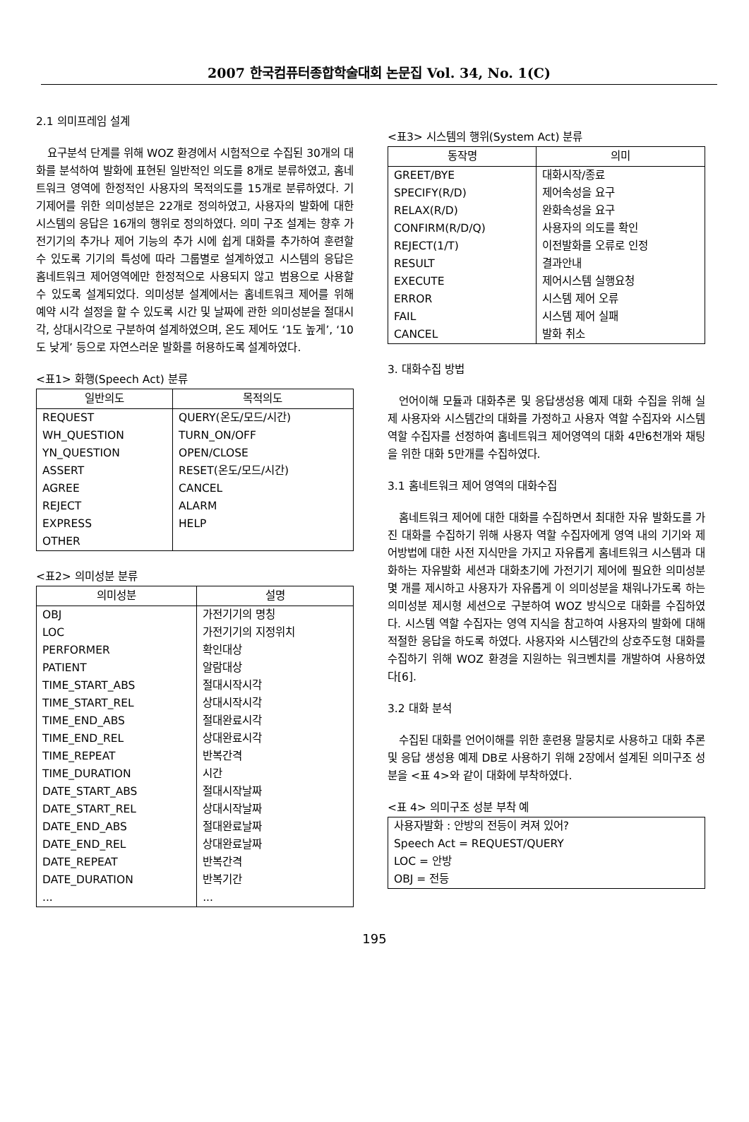2007 한국컴퓨터종합학술대회 논문집 Vol. 34, No. 1(C)
2.1 의미프레임 설계
요구분석 단계를 위해 WOZ 환경에서 시험적으로 수집된 30개의 대화를 분석하여 발화에 표현된 일반적인 의도를 8개로 분류하였고, 홈네트워크 영역에 한정적인 사용자의 목적의도를 15개로 분류하였다. 기기제어를 위한 의미성분은 22개로 정의하였고, 사용자의 발화에 대한 시스템의 응답은 16개의 행위로 정의하였다. 의미 구조 설계는 향후 가전기기의 추가나 제어 기능의 추가 시에 쉽게 대화를 추가하여 훈련할 수 있도록 기기의 특성에 따라 그룹별로 설계하였고 시스템의 응답은 홈네트워크 제어영역에만 한정적으로 사용되지 않고 범용으로 사용할 수 있도록 설계되었다. 의미성분 설계에서는 홈네트워크 제어를 위해 예약 시각 설정을 할 수 있도록 시간 및 날짜에 관한 의미성분을 절대시각, 상대시각으로 구분하여 설계하였으며, 온도 제어도 ‘1도 높게’, ‘10도 낮게’ 등으로 자연스러운 발화를 허용하도록 설계하였다.
<표1> 화행(Speech Act) 분류
| 일반의도 | 목적의도 |
| --- | --- |
| REQUEST | QUERY(온도/모드/시간) |
| WH_QUESTION | TURN_ON/OFF |
| YN_QUESTION | OPEN/CLOSE |
| ASSERT | RESET(온도/모드/시간) |
| AGREE | CANCEL |
| REJECT | ALARM |
| EXPRESS | HELP |
| OTHER | |
<표2> 의미성분 분류
| 의미성분 | 설명 |
| --- | --- |
| OBJ | 가전기기의 명칭 |
| LOC | 가전기기의 지정위치 |
| PERFORMER | 확인대상 |
| PATIENT | 알람대상 |
| TIME_START_ABS | 절대시작시각 |
| TIME_START_REL | 상대시작시각 |
| TIME_END_ABS | 절대완료시각 |
| TIME_END_REL | 상대완료시각 |
| TIME_REPEAT | 반복간격 |
| TIME_DURATION | 시간 |
| DATE_START_ABS | 절대시작날짜 |
| DATE_START_REL | 상대시작날짜 |
| DATE_END_ABS | 절대완료날짜 |
| DATE_END_REL | 상대완료날짜 |
| DATE_REPEAT | 반복간격 |
| DATE_DURATION | 반복기간 |
| ... | ... |
<표3> 시스템의 행위(System Act) 분류
| 동작명 | 의미 |
| --- | --- |
| GREET/BYE | 대화시작/종료 |
| SPECIFY(R/D) | 제어속성을 요구 |
| RELAX(R/D) | 완화속성을 요구 |
| CONFIRM(R/D/Q) | 사용자의 의도를 확인 |
| REJECT(1/T) | 이전발화를 오류로 인정 |
| RESULT | 결과안내 |
| EXECUTE | 제어시스템 실행요청 |
| ERROR | 시스템 제어 오류 |
| FAIL | 시스템 제어 실패 |
| CANCEL | 발화 취소 |
3. 대화수집 방법
언어이해 모듈과 대화추론 및 응답생성용 예제 대화 수집을 위해 실제 사용자와 시스템간의 대화를 가정하고 사용자 역할 수집자와 시스템 역할 수집자를 선정하여 홈네트워크 제어영역의 대화 4만6천개와 채팅을 위한 대화 5만개를 수집하였다.
3.1 홈네트워크 제어 영역의 대화수집
홈네트워크 제어에 대한 대화를 수집하면서 최대한 자유 발화도를 가진 대화를 수집하기 위해 사용자 역할 수집자에게 영역 내의 기기와 제어방법에 대한 사전 지식만을 가지고 자유롭게 홈네트워크 시스템과 대화하는 자유발화 세션과 대화초기에 가전기기 제어에 필요한 의미성분 몇 개를 제시하고 사용자가 자유롭게 이 의미성분을 채워나가도록 하는 의미성분 제시형 세션으로 구분하여 WOZ 방식으로 대화를 수집하였다. 시스템 역할 수집자는 영역 지식을 참고하여 사용자의 발화에 대해 적절한 응답을 하도록 하였다. 사용자와 시스템간의 상호주도형 대화를 수집하기 위해 WOZ 환경을 지원하는 워크벤치를 개발하여 사용하였다[6].
3.2 대화 분석
수집된 대화를 언어이해를 위한 훈련용 말뭉치로 사용하고 대화 추론 및 응답 생성용 예제 DB로 사용하기 위해 2장에서 설계된 의미구조 성분을 <표 4>와 같이 대화에 부착하였다.
<표 4> 의미구조 성분 부착 예
| 사용자발화 : 안방의 전등이 켜져 있어? Speech Act = REQUEST/QUERY LOC = 안방 OBJ = 전등 |
195